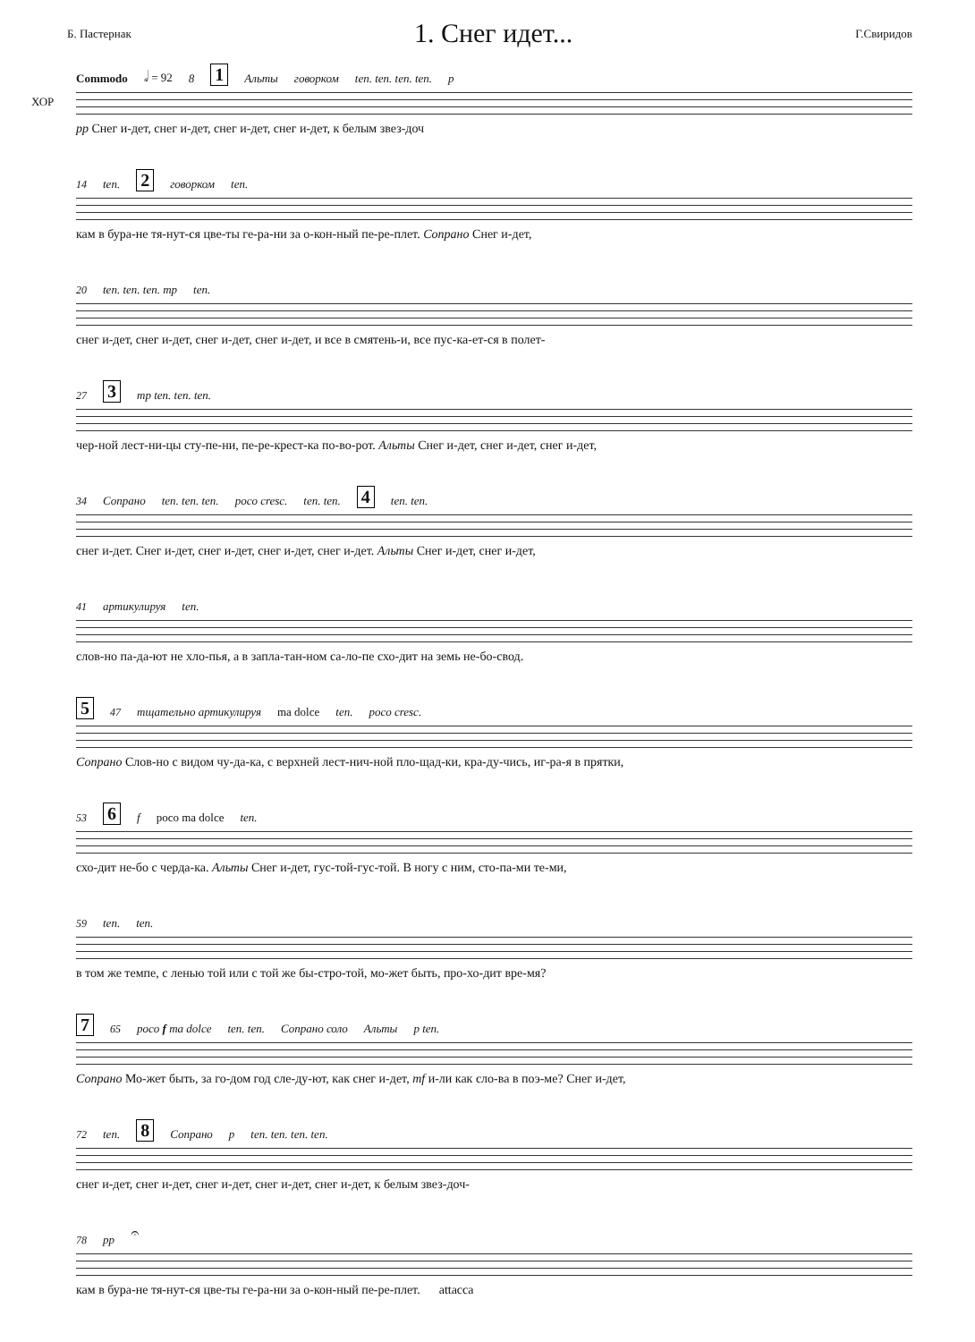Б. Пастернак
1. Снег идет...
Г.Свиридов
Commodo 𝅗𝅥 = 92 8 1 Альты говорком ten. ten. ten. ten. p
ХОР
pp Снег и-дет, снег и-дет, снег и-дет, снег и-дет, к белым звез-доч
14 ten. 2 говорком ten.
кам в бура-не тя-нут-ся цве-ты ге-ра-ни за о-кон-ный пе-ре-плет. Сопрано Снег и-дет,
20 ten. ten. ten. mp ten.
снег и-дет, снег и-дет, снег и-дет, снег и-дет, и все в смятень-и, все пус-ка-ет-ся в полет-
27 3 mp ten. ten. ten.
чер-ной лест-ни-цы сту-пе-ни, пе-ре-крест-ка по-во-рот. Альты Снег и-дет, снег и-дет, снег и-дет,
34 Сопрано ten. ten. ten. poco cresc. ten. ten. 4 ten. ten.
снег и-дет. Снег и-дет, снег и-дет, снег и-дет, снег и-дет. Альты Снег и-дет, снег и-дет,
41 артикулируя ten.
слов-но па-да-ют не хло-пья, а в запла-тан-ном са-ло-пе схо-дит на земь не-бо-свод.
5 47 тщательно артикулируя ma dolce ten. poco cresc.
Сопрано Слов-но с видом чу-да-ка, с верхней лест-нич-ной пло-щад-ки, кра-ду-чись, иг-ра-я в прятки,
53 6 f poco ma dolce ten.
схо-дит не-бо с черда-ка. Альты Снег и-дет, гус-той-гус-той. В ногу с ним, сто-па-ми те-ми,
59 ten. ten.
в том же темпе, с ленью той или с той же бы-стро-той, мо-жет быть, про-хо-дит вре-мя?
7 65 poco f ma dolce ten. ten. Сопрано соло Альты p ten.
Сопрано Мо-жет быть, за го-дом год сле-ду-ют, как снег и-дет, mf и-ли как сло-ва в поэ-ме? Снег и-дет,
72 ten. 8 Сопрано p ten. ten. ten. ten.
снег и-дет, снег и-дет, снег и-дет, снег и-дет, снег и-дет, к белым звез-доч-
78 pp 𝄐
кам в бура-не тя-нут-ся цве-ты ге-ра-ни за о-кон-ный пе-ре-плет. attacca